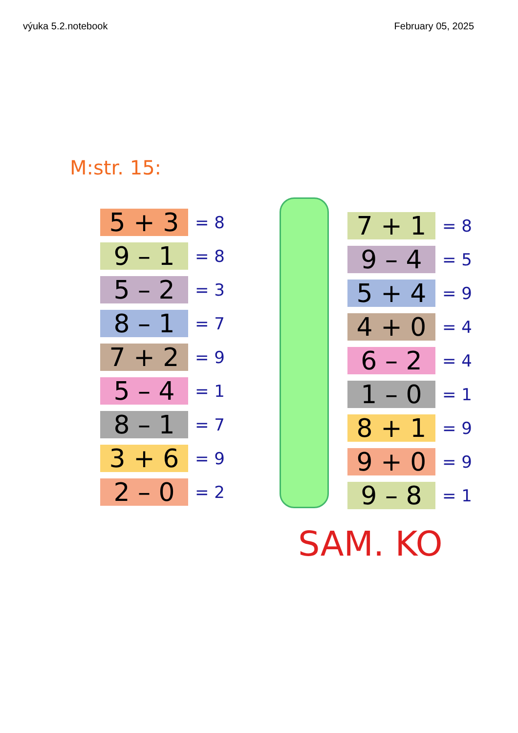výuka 5.2.notebook February 05, 2025
M:str. 15:
5 + 3
= 8
9 – 1
= 8
5 – 2
= 3
8 – 1
= 7
7 + 2
= 9
5 – 4
= 1
8 – 1
= 7
3 + 6
= 9
2 – 0
= 2
7 + 1
= 8
9 – 4
= 5
5 + 4
= 9
4 + 0
= 4
6 – 2
= 4
1 – 0
= 1
8 + 1
= 9
9 + 0
= 9
9 – 8
= 1
SAM. KO